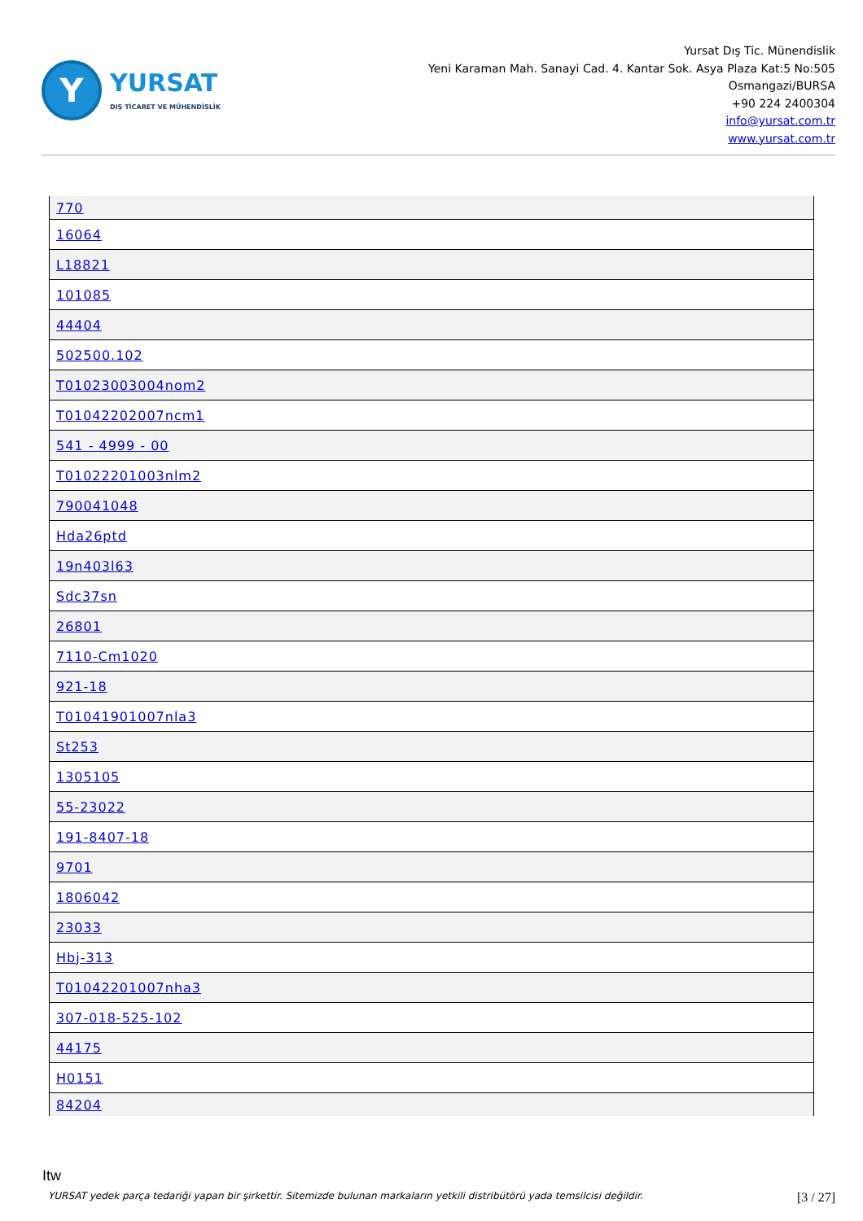Y
YURSAT
DIŞ TİCARET VE MÜHENDİSLİK
Yursat Dış Tic. Münendislik
Yeni Karaman Mah. Sanayi Cad. 4. Kantar Sok. Asya Plaza Kat:5 No:505
Osmangazi/BURSA
+90 224 2400304
info@yursat.com.tr
www.yursat.com.tr
| 770 |
| 16064 |
| L18821 |
| 101085 |
| 44404 |
| 502500.102 |
| T01023003004nom2 |
| T01042202007ncm1 |
| 541 - 4999 - 00 |
| T01022201003nlm2 |
| 790041048 |
| Hda26ptd |
| 19n403l63 |
| Sdc37sn |
| 26801 |
| 7110-Cm1020 |
| 921-18 |
| T01041901007nla3 |
| St253 |
| 1305105 |
| 55-23022 |
| 191-8407-18 |
| 9701 |
| 1806042 |
| 23033 |
| Hbj-313 |
| T01042201007nha3 |
| 307-018-525-102 |
| 44175 |
| H0151 |
| 84204 |
Itw
YURSAT yedek parça tedariği yapan bir şirkettir. Sitemizde bulunan markaların yetkili distribütörü yada temsilcisi değildir. [3 / 27]